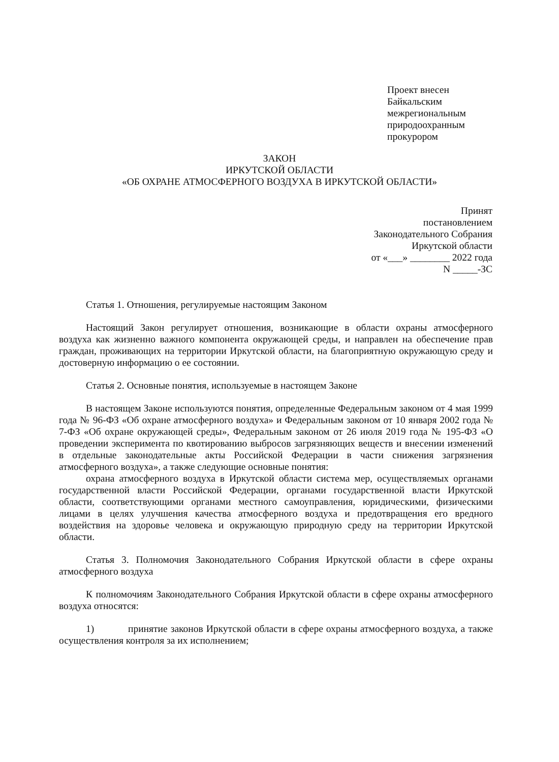Проект внесен
Байкальским
межрегиональным
природоохранным
прокурором
ЗАКОН
ИРКУТСКОЙ ОБЛАСТИ
«ОБ ОХРАНЕ АТМОСФЕРНОГО ВОЗДУХА В ИРКУТСКОЙ ОБЛАСТИ»
Принят
постановлением
Законодательного Собрания
Иркутской области
от «___» ________ 2022 года
N _____-ЗС
Статья 1. Отношения, регулируемые настоящим Законом
Настоящий Закон регулирует отношения, возникающие в области охраны атмосферного воздуха как жизненно важного компонента окружающей среды, и направлен на обеспечение прав граждан, проживающих на территории Иркутской области, на благоприятную окружающую среду и достоверную информацию о ее состоянии.
Статья 2. Основные понятия, используемые в настоящем Законе
В настоящем Законе используются понятия, определенные Федеральным законом от 4 мая 1999 года № 96-ФЗ «Об охране атмосферного воздуха» и Федеральным законом от 10 января 2002 года № 7-ФЗ «Об охране окружающей среды», Федеральным законом от 26 июля 2019 года № 195-ФЗ «О проведении эксперимента по квотированию выбросов загрязняющих веществ и внесении изменений в отдельные законодательные акты Российской Федерации в части снижения загрязнения атмосферного воздуха», а также следующие основные понятия:
охрана атмосферного воздуха в Иркутской области система мер, осуществляемых органами государственной власти Российской Федерации, органами государственной власти Иркутской области, соответствующими органами местного самоуправления, юридическими, физическими лицами в целях улучшения качества атмосферного воздуха и предотвращения его вредного воздействия на здоровье человека и окружающую природную среду на территории Иркутской области.
Статья 3. Полномочия Законодательного Собрания Иркутской области в сфере охраны атмосферного воздуха
К полномочиям Законодательного Собрания Иркутской области в сфере охраны атмосферного воздуха относятся:
1) принятие законов Иркутской области в сфере охраны атмосферного воздуха, а также осуществления контроля за их исполнением;